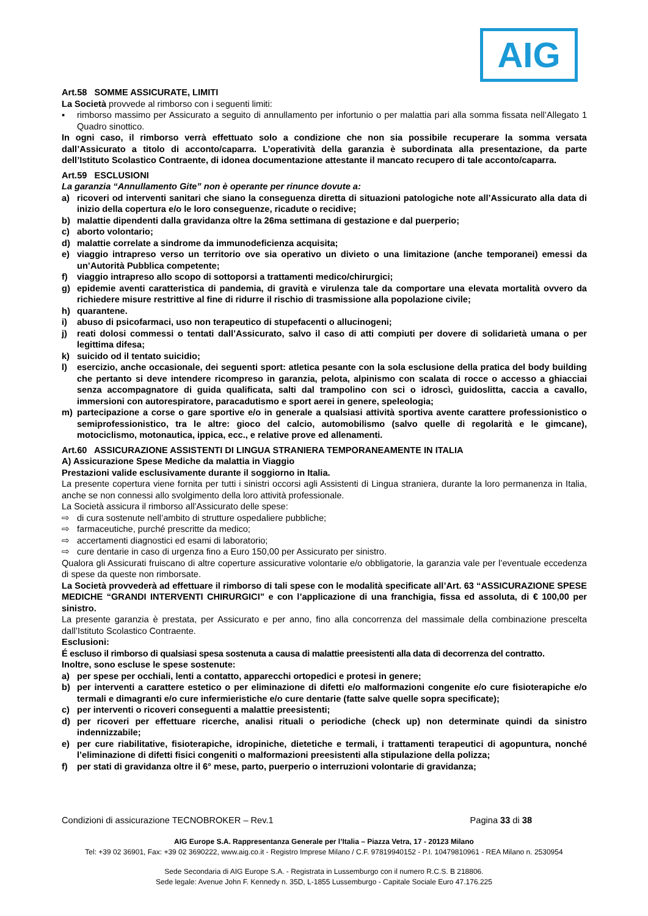AIG
Art.58 SOMME ASSICURATE, LIMITI
La Società provvede al rimborso con i seguenti limiti:
▪ rimborso massimo per Assicurato a seguito di annullamento per infortunio o per malattia pari alla somma fissata nell’Allegato 1 Quadro sinottico.
In ogni caso, il rimborso verrà effettuato solo a condizione che non sia possibile recuperare la somma versata dall’Assicurato a titolo di acconto/caparra. L’operatività della garanzia è subordinata alla presentazione, da parte dell’Istituto Scolastico Contraente, di idonea documentazione attestante il mancato recupero di tale acconto/caparra.
Art.59 ESCLUSIONI
La garanzia “Annullamento Gite” non è operante per rinunce dovute a:
a) ricoveri od interventi sanitari che siano la conseguenza diretta di situazioni patologiche note all’Assicurato alla data di inizio della copertura e/o le loro conseguenze, ricadute o recidive;
b) malattie dipendenti dalla gravidanza oltre la 26ma settimana di gestazione e dal puerperio;
c) aborto volontario;
d) malattie correlate a sindrome da immunodeficienza acquisita;
e) viaggio intrapreso verso un territorio ove sia operativo un divieto o una limitazione (anche temporanei) emessi da un’Autorità Pubblica competente;
f) viaggio intrapreso allo scopo di sottoporsi a trattamenti medico/chirurgici;
g) epidemie aventi caratteristica di pandemia, di gravità e virulenza tale da comportare una elevata mortalità ovvero da richiedere misure restrittive al fine di ridurre il rischio di trasmissione alla popolazione civile;
h) quarantene.
i) abuso di psicofarmaci, uso non terapeutico di stupefacenti o allucinogeni;
j) reati dolosi commessi o tentati dall’Assicurato, salvo il caso di atti compiuti per dovere di solidarietà umana o per legittima difesa;
k) suicido od il tentato suicidio;
l) esercizio, anche occasionale, dei seguenti sport: atletica pesante con la sola esclusione della pratica del body building che pertanto si deve intendere ricompreso in garanzia, pelota, alpinismo con scalata di rocce o accesso a ghiacciai senza accompagnatore di guida qualificata, salti dal trampolino con sci o idroscì, guidoslitta, caccia a cavallo, immersioni con autorespiratore, paracadutismo e sport aerei in genere, speleologia;
m) partecipazione a corse o gare sportive e/o in generale a qualsiasi attività sportiva avente carattere professionistico o semiprofessionistico, tra le altre: gioco del calcio, automobilismo (salvo quelle di regolarità e le gimcane), motociclismo, motonautica, ippica, ecc., e relative prove ed allenamenti.
Art.60 ASSICURAZIONE ASSISTENTI DI LINGUA STRANIERA TEMPORANEAMENTE IN ITALIA
A) Assicurazione Spese Mediche da malattia in Viaggio
Prestazioni valide esclusivamente durante il soggiorno in Italia.
La presente copertura viene fornita per tutti i sinistri occorsi agli Assistenti di Lingua straniera, durante la loro permanenza in Italia, anche se non connessi allo svolgimento della loro attività professionale.
La Società assicura il rimborso all’Assicurato delle spese:
⇨ di cura sostenute nell’ambito di strutture ospedaliere pubbliche;
⇨ farmaceutiche, purché prescritte da medico;
⇨ accertamenti diagnostici ed esami di laboratorio;
⇨ cure dentarie in caso di urgenza fino a Euro 150,00 per Assicurato per sinistro.
Qualora gli Assicurati fruiscano di altre coperture assicurative volontarie e/o obbligatorie, la garanzia vale per l’eventuale eccedenza di spese da queste non rimborsate.
La Società provvederà ad effettuare il rimborso di tali spese con le modalità specificate all’Art. 63 “ASSICURAZIONE SPESE MEDICHE “GRANDI INTERVENTI CHIRURGICI” e con l’applicazione di una franchigia, fissa ed assoluta, di € 100,00 per sinistro.
La presente garanzia è prestata, per Assicurato e per anno, fino alla concorrenza del massimale della combinazione prescelta dall’Istituto Scolastico Contraente.
Esclusioni:
É escluso il rimborso di qualsiasi spesa sostenuta a causa di malattie preesistenti alla data di decorrenza del contratto.
Inoltre, sono escluse le spese sostenute:
a) per spese per occhiali, lenti a contatto, apparecchi ortopedici e protesi in genere;
b) per interventi a carattere estetico o per eliminazione di difetti e/o malformazioni congenite e/o cure fisioterapiche e/o termali e dimagranti e/o cure infermieristiche e/o cure dentarie (fatte salve quelle sopra specificate);
c) per interventi o ricoveri conseguenti a malattie preesistenti;
d) per ricoveri per effettuare ricerche, analisi rituali o periodiche (check up) non determinate quindi da sinistro indennizzabile;
e) per cure riabilitative, fisioterapiche, idropiniche, dietetiche e termali, i trattamenti terapeutici di agopuntura, nonché l’eliminazione di difetti fisici congeniti o malformazioni preesistenti alla stipulazione della polizza;
f) per stati di gravidanza oltre il 6° mese, parto, puerperio o interruzioni volontarie di gravidanza;
Condizioni di assicurazione TECNOBROKER – Rev.1 Pagina 33 di 38
AIG Europe S.A. Rappresentanza Generale per l’Italia – Piazza Vetra, 17 - 20123 Milano
Tel: +39 02 36901, Fax: +39 02 3690222, www.aig.co.it - Registro Imprese Milano / C.F. 97819940152 - P.I. 10479810961 - REA Milano n. 2530954
Sede Secondaria di AIG Europe S.A. - Registrata in Lussemburgo con il numero R.C.S. B 218806.
Sede legale: Avenue John F. Kennedy n. 35D, L-1855 Lussemburgo - Capitale Sociale Euro 47.176.225